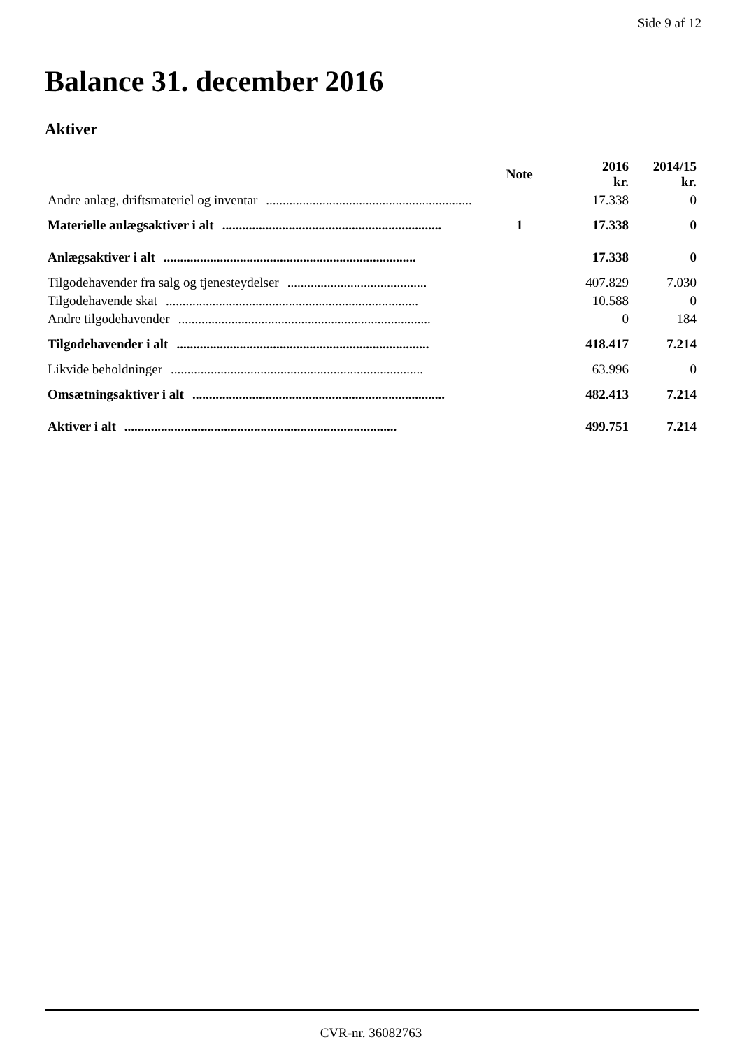Side 9 af 12
Balance 31. december 2016
Aktiver
| | Note | 2016 kr. | 2014/15 kr. |
| --- | --- | --- | --- |
| Andre anlæg, driftsmateriel og inventar .............................................................. | | 17.338 | 0 |
| Materielle anlægsaktiver i alt .................................................................. | 1 | 17.338 | 0 |
| Anlægsaktiver i alt ............................................................................ | | 17.338 | 0 |
| Tilgodehavender fra salg og tjenesteydelser .......................................... | | 407.829 | 7.030 |
| Tilgodehavende skat ............................................................................ | | 10.588 | 0 |
| Andre tilgodehavender ............................................................................ | | 0 | 184 |
| Tilgodehavender i alt ............................................................................ | | 418.417 | 7.214 |
| Likvide beholdninger ............................................................................ | | 63.996 | 0 |
| Omsætningsaktiver i alt ............................................................................ | | 482.413 | 7.214 |
| Aktiver i alt .................................................................................. | | 499.751 | 7.214 |
CVR-nr. 36082763